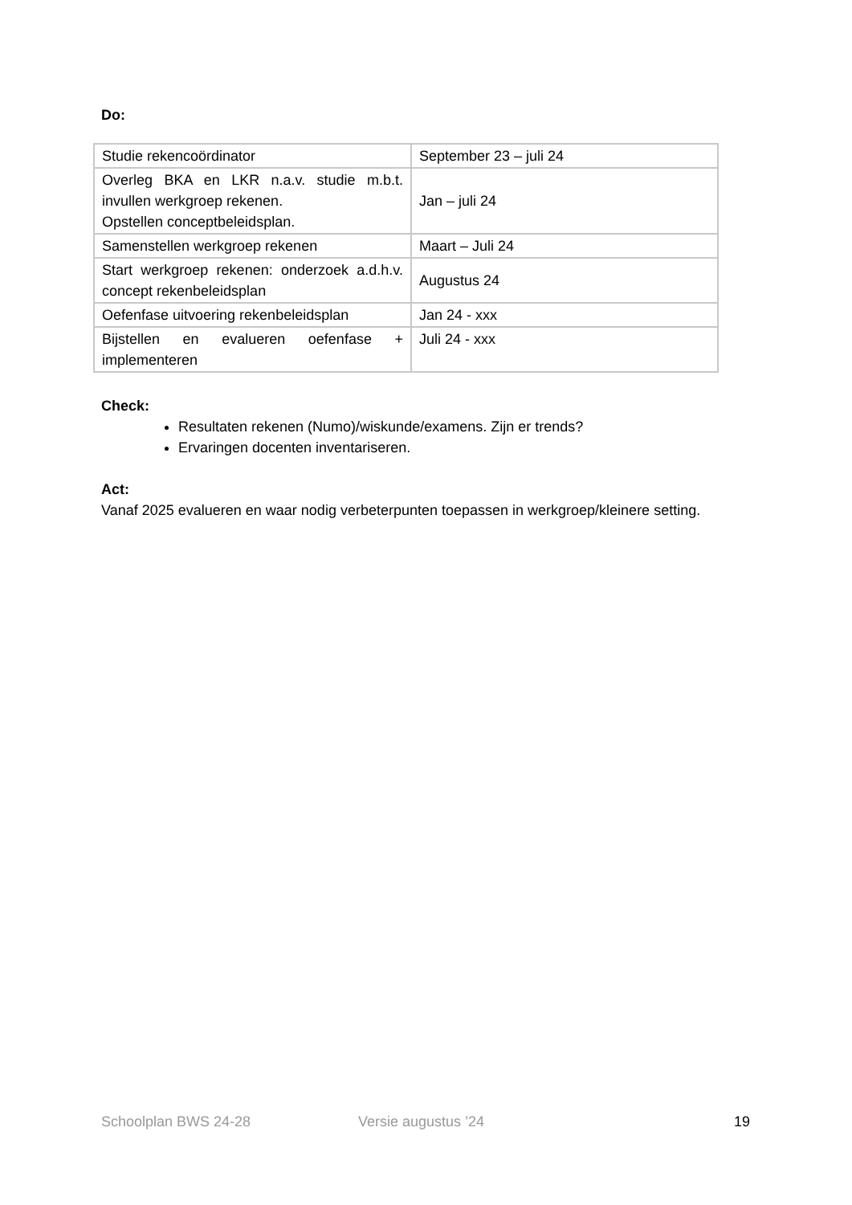Do:
| Studie rekencoördinator | September 23 – juli 24 |
| Overleg BKA en LKR n.a.v. studie m.b.t. invullen werkgroep rekenen. Opstellen conceptbeleidsplan. | Jan – juli 24 |
| Samenstellen werkgroep rekenen | Maart – Juli 24 |
| Start werkgroep rekenen: onderzoek a.d.h.v. concept rekenbeleidsplan | Augustus 24 |
| Oefenfase uitvoering rekenbeleidsplan | Jan 24 - xxx |
| Bijstellen en evalueren oefenfase + implementeren | Juli 24 - xxx |
Check:
Resultaten rekenen (Numo)/wiskunde/examens. Zijn er trends?
Ervaringen docenten inventariseren.
Act:
Vanaf 2025 evalueren en waar nodig verbeterpunten toepassen in werkgroep/kleinere setting.
Schoolplan BWS 24-28 Versie augustus ’24 19